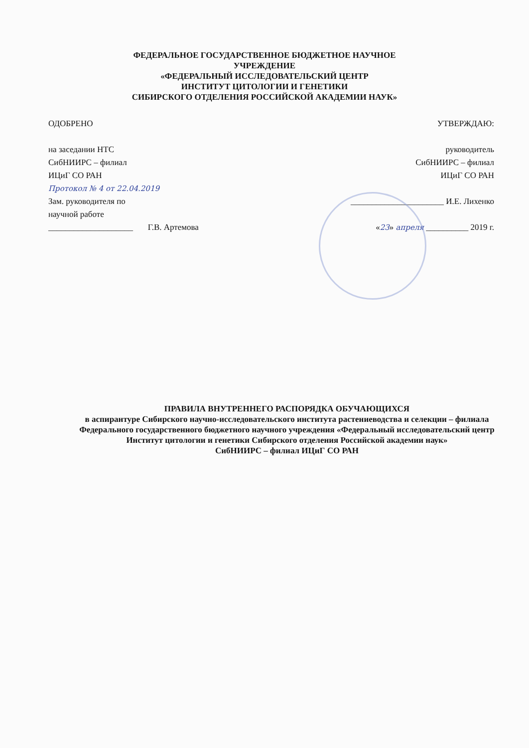ФЕДЕРАЛЬНОЕ ГОСУДАРСТВЕННОЕ БЮДЖЕТНОЕ НАУЧНОЕ
УЧРЕЖДЕНИЕ
«ФЕДЕРАЛЬНЫЙ ИССЛЕДОВАТЕЛЬСКИЙ ЦЕНТР
ИНСТИТУТ ЦИТОЛОГИИ И ГЕНЕТИКИ
СИБИРСКОГО ОТДЕЛЕНИЯ РОССИЙСКОЙ АКАДЕМИИ НАУК»
ОДОБРЕНО
на заседании НТС
СибНИИРС – филиал
ИЦиГ СО РАН
Протокол № 4 от 22.04.2019
Зам. руководителя по
научной работе
____________________ Г.В. Артемова
УТВЕРЖДАЮ:
руководитель
СибНИИРС – филиал
ИЦиГ СО РАН
______________________ И.Е. Лихенко
«23» апреля __________ 2019 г.
ПРАВИЛА ВНУТРЕННЕГО РАСПОРЯДКА ОБУЧАЮЩИХСЯ
в аспирантуре Сибирского научно-исследовательского института растениеводства и селекции – филиала Федерального государственного бюджетного научного учреждения «Федеральный исследовательский центр Институт цитологии и генетики Сибирского отделения Российской академии наук»
СибНИИРС – филиал ИЦиГ СО РАН